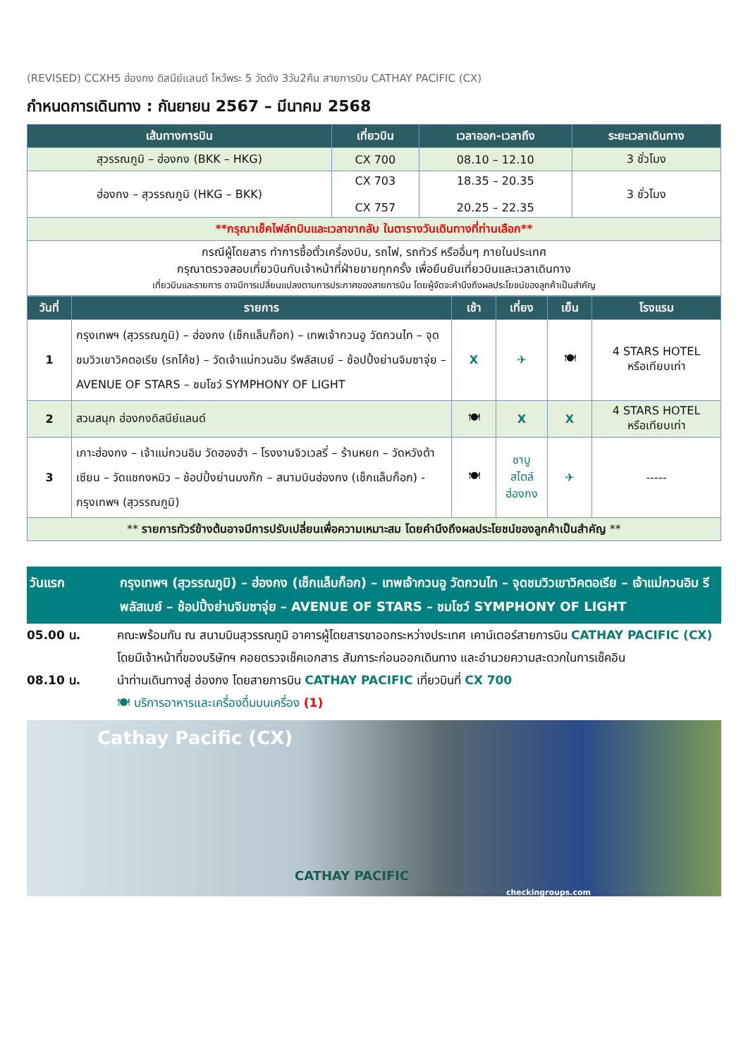(REVISED) CCXH5 ฮ่องกง ดิสนีย์แลนด์ ไหว้พระ 5 วัดดัง 3วัน2คืน สายการบิน CATHAY PACIFIC (CX)
กำหนดการเดินทาง : กันยายน 2567 – มีนาคม 2568
| เส้นทางการบิน | เที่ยวบิน | เวลาออก-เวลาถึง | ระยะเวลาเดินทาง |
| --- | --- | --- | --- |
| สุวรรณภูมิ – ฮ่องกง (BKK – HKG) | CX 700 | 08.10 – 12.10 | 3 ชั่วโมง |
| ฮ่องกง – สุวรรณภูมิ (HKG – BKK) | CX 703 CX 757 | 18.35 – 20.35 20.25 – 22.35 | 3 ชั่วโมง |
| **กรุณาเช็คไฟล์ทบินและเวลาขากลับ ในตารางวันเดินทางที่ท่านเลือก** | | | |
| กรณีผู้โดยสาร ทำการซื้อตั๋วเครื่องบิน, รถไฟ, รถทัวร์ หรืออื่นๆ ภายในประเทศ กรุณาตรวจสอบเที่ยวบินกับเจ้าหน้าที่ฝ่ายขายทุกครั้ง เพื่อยืนยันเที่ยวบินและเวลาเดินทาง เที่ยวบินและรายการ อาจมีการเปลี่ยนแปลงตามการประกาศของสายการบิน โดยผู้จัดจะคำนึงถึงผลประโยชน์ของลูกค้าเป็นสำคัญ | | | |
| วันที่ | รายการ | เช้า | เที่ยง | เย็น | โรงแรม |
| --- | --- | --- | --- | --- | --- |
| 1 | กรุงเทพฯ (สุวรรณภูมิ) – ฮ่องกง (เช็กแล็บก็อก) – เทพเจ้ากวนอู วัดกวนไท – จุดชมวิวเขาวิคตอเรีย (รถโค้ช) – วัดเจ้าแม่กวนอิม รีพลัสเบย์ – ช้อปปิ้งย่านจิมซาจุ่ย – AVENUE OF STARS – ชมโชว์ SYMPHONY OF LIGHT | X | ✈ | 🍽 | 4 STARS HOTEL หรือเทียบเท่า |
| 2 | สวนสนุก ฮ่องกงดิสนีย์แลนด์ | 🍽 | X | X | 4 STARS HOTEL หรือเทียบเท่า |
| 3 | เกาะฮ่องกง – เจ้าแม่กวนอิม วัดฮองฮำ – โรงงานจิวเวลรี่ – ร้านหยก – วัดหวังต้าเซียน – วัดแชกงหมิว – ช้อปปิ้งย่านมงก๊ก – สนามบินฮ่องกง (เช็กแล็บก็อก) - กรุงเทพฯ (สุวรรณภูมิ) | 🍽 | ชาบู สไตล์ ฮ่องกง | ✈ | ----- |
| ** รายการทัวร์ข้างต้นอาจมีการปรับเปลี่ยนเพื่อความเหมาะสม โดยคำนึงถึงผลประโยชน์ของลูกค้าเป็นสำคัญ ** | | | | | |
วันแรก กรุงเทพฯ (สุวรรณภูมิ) – ฮ่องกง (เช็กแล็บก็อก) – เทพเจ้ากวนอู วัดกวนไท – จุดชมวิวเขาวิคตอเรีย – เจ้าแม่กวนอิม รีพลัสเบย์ – ช้อปปิ้งย่านจิมซาจุ่ย – AVENUE OF STARS – ชมโชว์ SYMPHONY OF LIGHT
05.00 น. คณะพร้อมกัน ณ สนามบินสุวรรณภูมิ อาคารผู้โดยสารขาออกระหว่างประเทศ เคาน์เตอร์สายการบิน CATHAY PACIFIC (CX) โดยมีเจ้าหน้าที่ของบริษัทฯ คอยตรวจเช็คเอกสาร สัมภาระก่อนออกเดินทาง และอำนวยความสะดวกในการเช็คอิน
08.10 น. นำท่านเดินทางสู่ ฮ่องกง โดยสายการบิน CATHAY PACIFIC เที่ยวบินที่ CX 700
🍽 บริการอาหารและเครื่องดื่มบนเครื่อง (1)
Cathay Pacific (CX)
CATHAY PACIFIC checkingroups.com